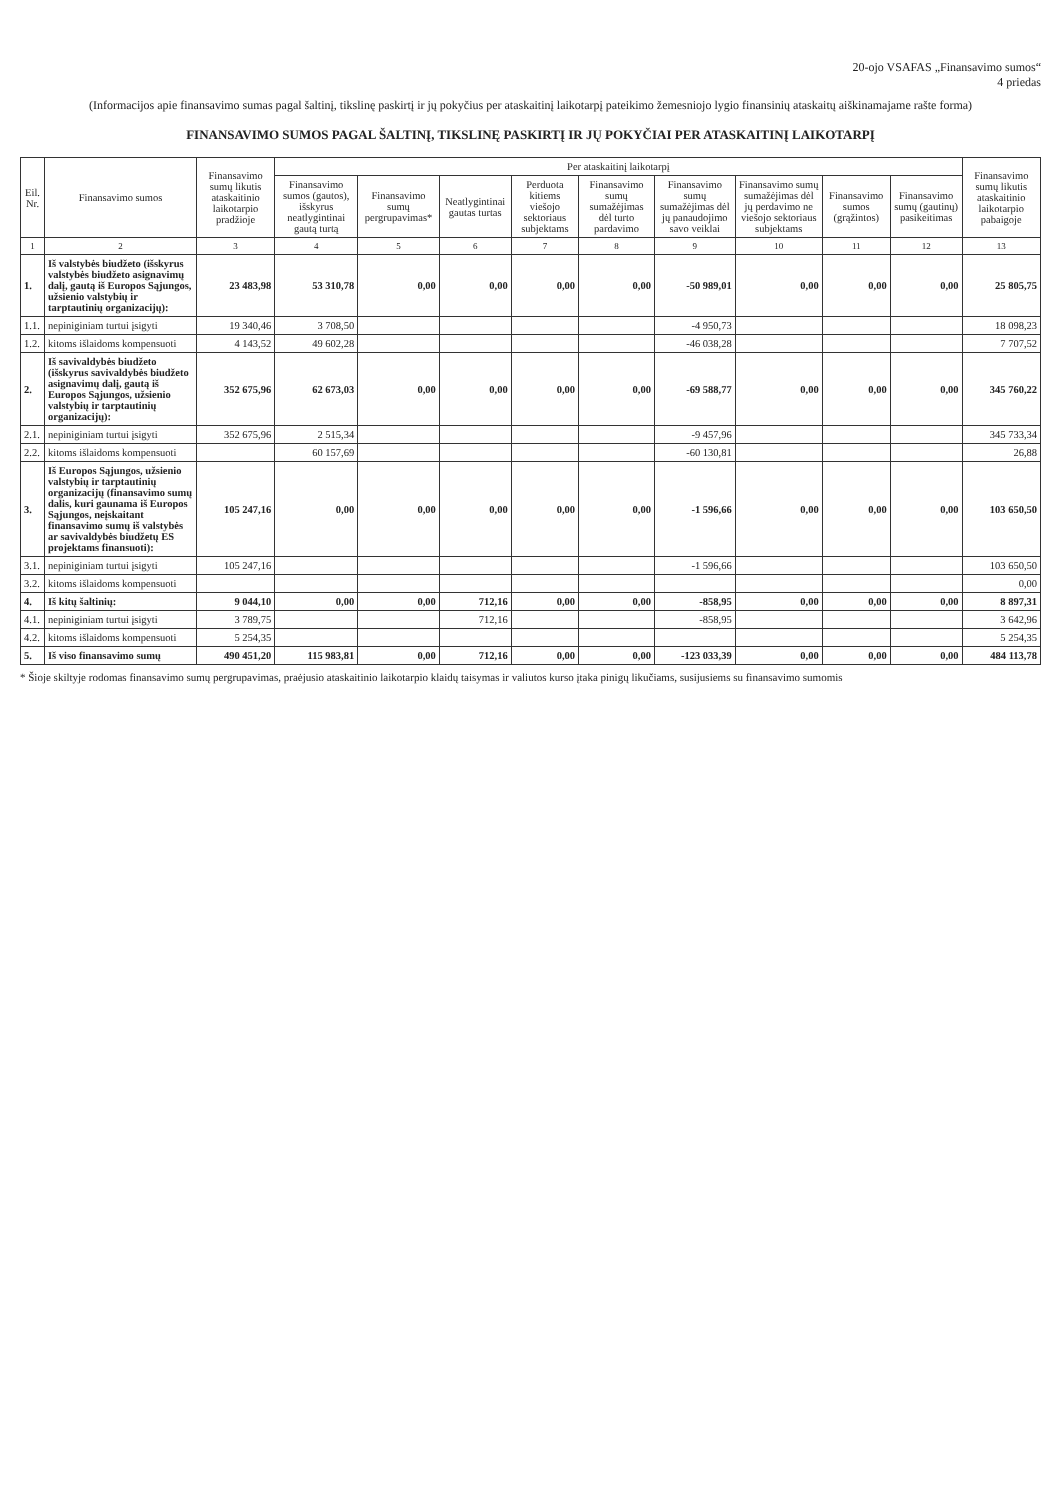20-ojo VSAFAS „Finansavimo sumos“
4 priedas
(Informacijos apie finansavimo sumas pagal šaltinį, tikslinę paskirtį ir jų pokyčius per ataskaitinį laikotarpį pateikimo žemesniojo lygio finansinių ataskaitų aiškinamajame rašte forma)
FINANSAVIMO SUMOS PAGAL ŠALTINĮ, TIKSLINĘ PASKIRTĮ IR JŲ POKYČIAI PER ATASKAITINĮ LAIKOTARPĮ
| Eil. Nr. | Finansavimo sumos | Finansavimo sumų likutis ataskaitinio laikotarpio pradžioje | Per ataskaitinį laikotarpį | | | | | | | | | Finansavimo sumų likutis ataskaitinio laikotarpio pabaigoje |
| --- | --- | --- | --- | --- | --- | --- | --- | --- | --- | --- | --- | --- |
| | | | Finansavimo sumos (gautos), išskyrus neatlygintinai gautą turtą | Finansavimo sumų pergrupavimas* | Neatlygintinai gautas turtas | Perduota kitiems viešojo sektoriaus subjektams | Finansavimo sumų sumažėjimas dėl turto pardavimo | Finansavimo sumų sumažėjimas dėl jų panaudojimo savo veiklai | Finansavimo sumų sumažėjimas dėl jų perdavimo ne viešojo sektoriaus subjektams | Finansavimo sumos (grąžintos) | Finansavimo sumų (gautinų) pasikeitimas | |
| 1 | 2 | 3 | 4 | 5 | 6 | 7 | 8 | 9 | 10 | 11 | 12 | 13 |
| 1. | Iš valstybės biudžeto (išskyrus valstybės biudžeto asignavimų dalį, gautą iš Europos Sąjungos, užsienio valstybių ir tarptautinių organizacijų): | 23 483,98 | 53 310,78 | 0,00 | 0,00 | 0,00 | 0,00 | -50 989,01 | 0,00 | 0,00 | 0,00 | 25 805,75 |
| 1.1. | nepiniginiam turtui įsigyti | 19 340,46 | 3 708,50 | | | | | -4 950,73 | | | | 18 098,23 |
| 1.2. | kitoms išlaidoms kompensuoti | 4 143,52 | 49 602,28 | | | | | -46 038,28 | | | | 7 707,52 |
| 2. | Iš savivaldybės biudžeto (išskyrus savivaldybės biudžeto asignavimų dalį, gautą iš Europos Sąjungos, užsienio valstybių ir tarptautinių organizacijų): | 352 675,96 | 62 673,03 | 0,00 | 0,00 | 0,00 | 0,00 | -69 588,77 | 0,00 | 0,00 | 0,00 | 345 760,22 |
| 2.1. | nepiniginiam turtui įsigyti | 352 675,96 | 2 515,34 | | | | | -9 457,96 | | | | 345 733,34 |
| 2.2. | kitoms išlaidoms kompensuoti | | 60 157,69 | | | | | -60 130,81 | | | | 26,88 |
| 3. | Iš Europos Sąjungos, užsienio valstybių ir tarptautinių organizacijų (finansavimo sumų dalis, kuri gaunama iš Europos Sąjungos, neįskaitant finansavimo sumų iš valstybės ar savivaldybės biudžetų ES projektams finansuoti): | 105 247,16 | 0,00 | 0,00 | 0,00 | 0,00 | 0,00 | -1 596,66 | 0,00 | 0,00 | 0,00 | 103 650,50 |
| 3.1. | nepiniginiam turtui įsigyti | 105 247,16 | | | | | | -1 596,66 | | | | 103 650,50 |
| 3.2. | kitoms išlaidoms kompensuoti | | | | | | | | | | | 0,00 |
| 4. | Iš kitų šaltinių: | 9 044,10 | 0,00 | 0,00 | 712,16 | 0,00 | 0,00 | -858,95 | 0,00 | 0,00 | 0,00 | 8 897,31 |
| 4.1. | nepiniginiam turtui įsigyti | 3 789,75 | | | 712,16 | | | -858,95 | | | | 3 642,96 |
| 4.2. | kitoms išlaidoms kompensuoti | 5 254,35 | | | | | | | | | | 5 254,35 |
| 5. | Iš viso finansavimo sumų | 490 451,20 | 115 983,81 | 0,00 | 712,16 | 0,00 | 0,00 | -123 033,39 | 0,00 | 0,00 | 0,00 | 484 113,78 |
* Šioje skiltyje rodomas finansavimo sumų pergrupavimas, praėjusio ataskaitinio laikotarpio klaidų taisymas ir valiutos kurso įtaka pinigų likučiams, susijusiems su finansavimo sumomis